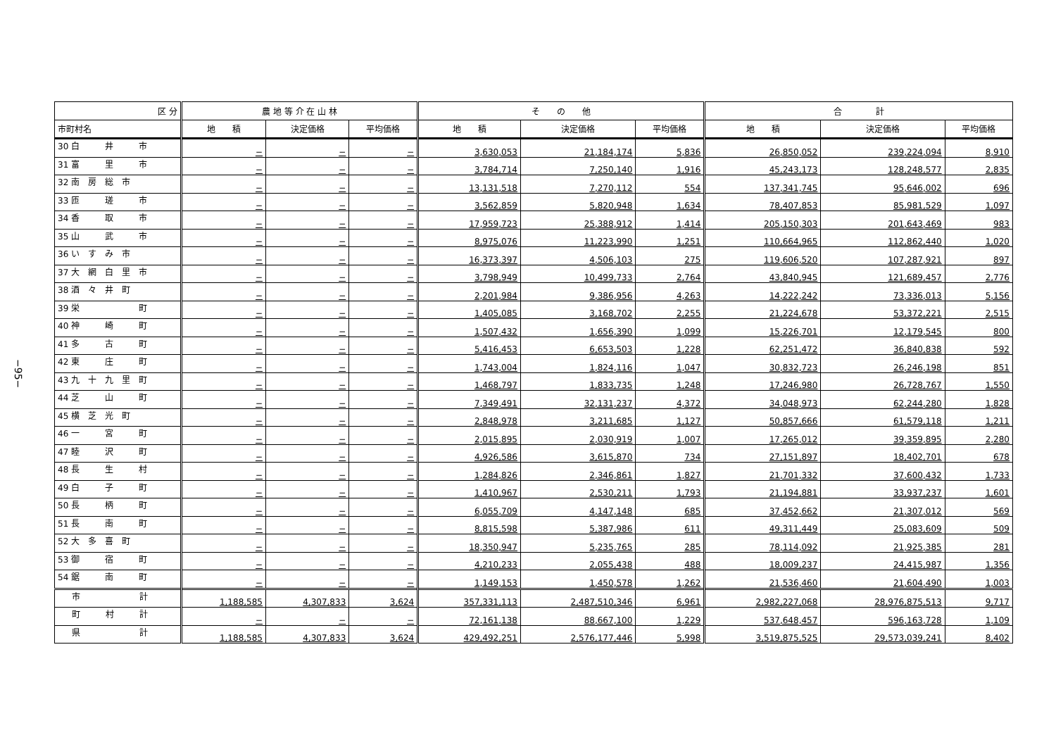−95−
| 区 分 | 農 地 等 介 在 山 林 | | | そ の 他 | | | 合 計 | | |
| --- | --- | --- | --- | --- | --- | --- | --- | --- | --- |
| 市町村名 | 地 積 | 決定価格 | 平均価格 | 地 積 | 決定価格 | 平均価格 | 地 積 | 決定価格 | 平均価格 |
| 30 白 井 市 | − | − | − | 3,630,053 | 21,184,174 | 5,836 | 26,850,052 | 239,224,094 | 8,910 |
| 31 富 里 市 | − | − | − | 3,784,714 | 7,250,140 | 1,916 | 45,243,173 | 128,248,577 | 2,835 |
| 32 南 房 総 市 | − | − | − | 13,131,518 | 7,270,112 | 554 | 137,341,745 | 95,646,002 | 696 |
| 33 匝 瑳 市 | − | − | − | 3,562,859 | 5,820,948 | 1,634 | 78,407,853 | 85,981,529 | 1,097 |
| 34 香 取 市 | − | − | − | 17,959,723 | 25,388,912 | 1,414 | 205,150,303 | 201,643,469 | 983 |
| 35 山 武 市 | − | − | − | 8,975,076 | 11,223,990 | 1,251 | 110,664,965 | 112,862,440 | 1,020 |
| 36 い す み 市 | − | − | − | 16,373,397 | 4,506,103 | 275 | 119,606,520 | 107,287,921 | 897 |
| 37 大 網 白 里 市 | − | − | − | 3,798,949 | 10,499,733 | 2,764 | 43,840,945 | 121,689,457 | 2,776 |
| 38 酒 々 井 町 | − | − | − | 2,201,984 | 9,386,956 | 4,263 | 14,222,242 | 73,336,013 | 5,156 |
| 39 栄 町 | − | − | − | 1,405,085 | 3,168,702 | 2,255 | 21,224,678 | 53,372,221 | 2,515 |
| 40 神 崎 町 | − | − | − | 1,507,432 | 1,656,390 | 1,099 | 15,226,701 | 12,179,545 | 800 |
| 41 多 古 町 | − | − | − | 5,416,453 | 6,653,503 | 1,228 | 62,251,472 | 36,840,838 | 592 |
| 42 東 庄 町 | − | − | − | 1,743,004 | 1,824,116 | 1,047 | 30,832,723 | 26,246,198 | 851 |
| 43 九 十 九 里 町 | − | − | − | 1,468,797 | 1,833,735 | 1,248 | 17,246,980 | 26,728,767 | 1,550 |
| 44 芝 山 町 | − | − | − | 7,349,491 | 32,131,237 | 4,372 | 34,048,973 | 62,244,280 | 1,828 |
| 45 横 芝 光 町 | − | − | − | 2,848,978 | 3,211,685 | 1,127 | 50,857,666 | 61,579,118 | 1,211 |
| 46 一 宮 町 | − | − | − | 2,015,895 | 2,030,919 | 1,007 | 17,265,012 | 39,359,895 | 2,280 |
| 47 睦 沢 町 | − | − | − | 4,926,586 | 3,615,870 | 734 | 27,151,897 | 18,402,701 | 678 |
| 48 長 生 村 | − | − | − | 1,284,826 | 2,346,861 | 1,827 | 21,701,332 | 37,600,432 | 1,733 |
| 49 白 子 町 | − | − | − | 1,410,967 | 2,530,211 | 1,793 | 21,194,881 | 33,937,237 | 1,601 |
| 50 長 柄 町 | − | − | − | 6,055,709 | 4,147,148 | 685 | 37,452,662 | 21,307,012 | 569 |
| 51 長 南 町 | − | − | − | 8,815,598 | 5,387,986 | 611 | 49,311,449 | 25,083,609 | 509 |
| 52 大 多 喜 町 | − | − | − | 18,350,947 | 5,235,765 | 285 | 78,114,092 | 21,925,385 | 281 |
| 53 御 宿 町 | − | − | − | 4,210,233 | 2,055,438 | 488 | 18,009,237 | 24,415,987 | 1,356 |
| 54 鋸 南 町 | − | − | − | 1,149,153 | 1,450,578 | 1,262 | 21,536,460 | 21,604,490 | 1,003 |
| 市 計 | 1,188,585 | 4,307,833 | 3,624 | 357,331,113 | 2,487,510,346 | 6,961 | 2,982,227,068 | 28,976,875,513 | 9,717 |
| 町 村 計 | − | − | − | 72,161,138 | 88,667,100 | 1,229 | 537,648,457 | 596,163,728 | 1,109 |
| 県 計 | 1,188,585 | 4,307,833 | 3,624 | 429,492,251 | 2,576,177,446 | 5,998 | 3,519,875,525 | 29,573,039,241 | 8,402 |